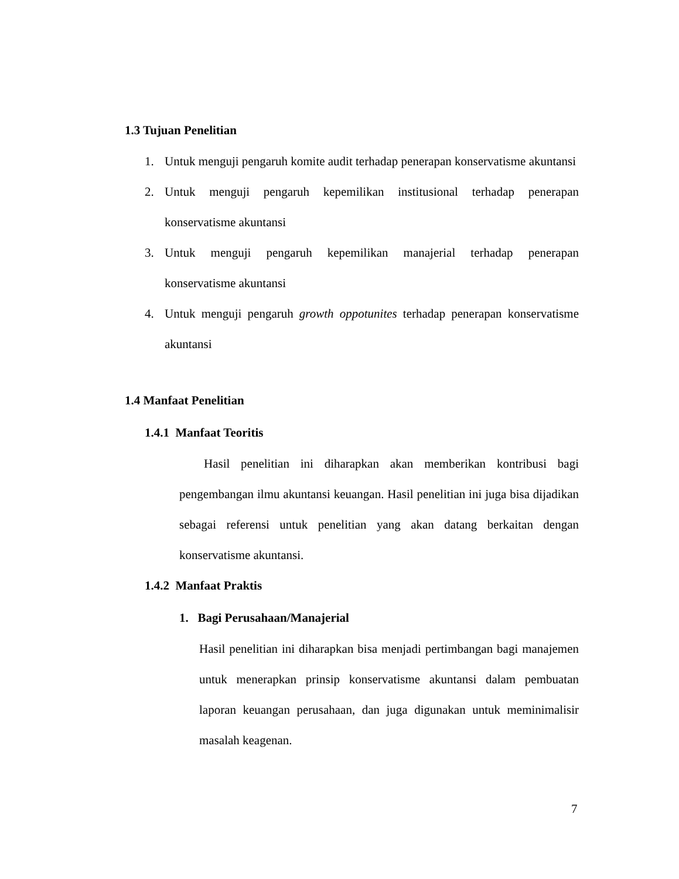1.3 Tujuan Penelitian
1. Untuk menguji pengaruh komite audit terhadap penerapan konservatisme akuntansi
2. Untuk menguji pengaruh kepemilikan institusional terhadap penerapan konservatisme akuntansi
3. Untuk menguji pengaruh kepemilikan manajerial terhadap penerapan konservatisme akuntansi
4. Untuk menguji pengaruh growth oppotunites terhadap penerapan konservatisme akuntansi
1.4 Manfaat Penelitian
1.4.1 Manfaat Teoritis
Hasil penelitian ini diharapkan akan memberikan kontribusi bagi pengembangan ilmu akuntansi keuangan. Hasil penelitian ini juga bisa dijadikan sebagai referensi untuk penelitian yang akan datang berkaitan dengan konservatisme akuntansi.
1.4.2 Manfaat Praktis
1. Bagi Perusahaan/Manajerial
Hasil penelitian ini diharapkan bisa menjadi pertimbangan bagi manajemen untuk menerapkan prinsip konservatisme akuntansi dalam pembuatan laporan keuangan perusahaan, dan juga digunakan untuk meminimalisir masalah keagenan.
7